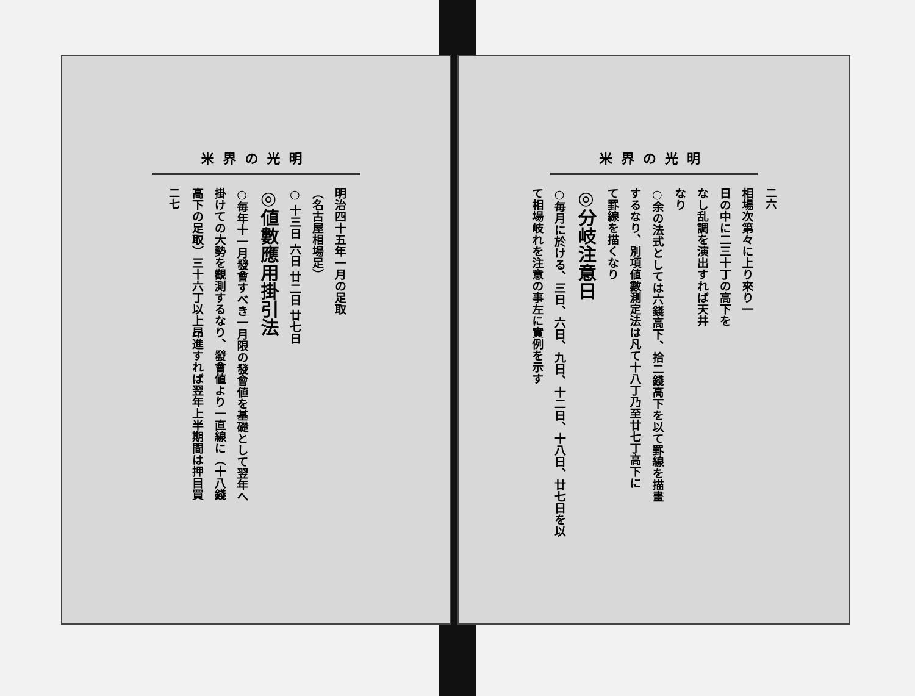米界の光明
二六
相場次第々に上り來り一
日の中に二三十丁の高下を
なし乱調を演出すれば天井
なり
○余の法式としては六錢高下、拾二錢高下を以て罫線を描畫
するなり、別項値數測定法は凡て十八丁乃至廿七丁高下に
て罫線を描くなり
◎分岐注意日
○毎月に於ける、三日、六日、九日、十二日、十八日、廿七日を以
て相場岐れを注意の事左に實例を示す
米界の光明
明治四十五年一月の足取
（名古屋相場足）
○ 十三日 六日 廿二日 廿七日
◎値數應用掛引法
○毎年十一月發會すべき一月限の發會値を基礎として翌年へ
掛けての大勢を觀測するなり、發會値より一直線に（十八錢
高下の足取）三十六丁以上昂進すれば翌年上半期間は押目買
二七